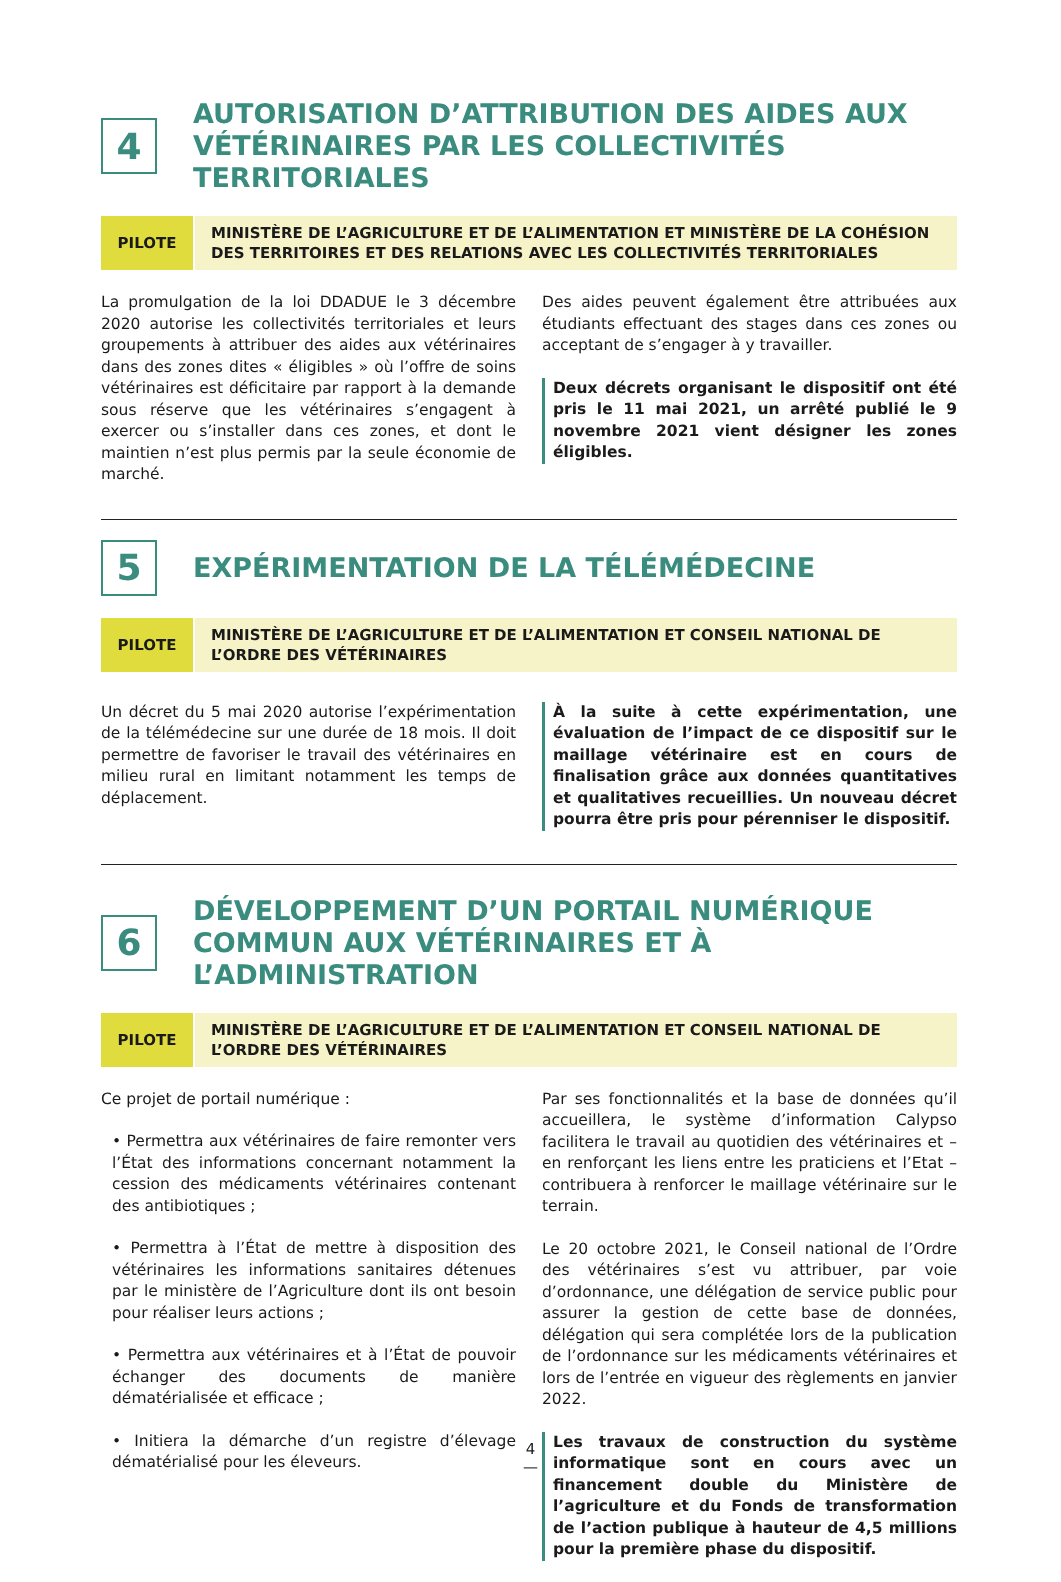4
AUTORISATION D’ATTRIBUTION DES AIDES AUX VÉTÉRINAIRES PAR LES COLLECTIVITÉS TERRITORIALES
PILOTE
MINISTÈRE DE L’AGRICULTURE ET DE L’ALIMENTATION ET MINISTÈRE DE LA COHÉSION DES TERRITOIRES ET DES RELATIONS AVEC LES COLLECTIVITÉS TERRITORIALES
La promulgation de la loi DDADUE le 3 décembre 2020 autorise les collectivités territoriales et leurs groupements à attribuer des aides aux vétérinaires dans des zones dites « éligibles » où l’offre de soins vétérinaires est déficitaire par rapport à la demande sous réserve que les vétérinaires s’engagent à exercer ou s’installer dans ces zones, et dont le maintien n’est plus permis par la seule économie de marché.
Des aides peuvent également être attribuées aux étudiants effectuant des stages dans ces zones ou acceptant de s’engager à y travailler.
Deux décrets organisant le dispositif ont été pris le 11 mai 2021, un arrêté publié le 9 novembre 2021 vient désigner les zones éligibles.
5
EXPÉRIMENTATION DE LA TÉLÉMÉDECINE
PILOTE
MINISTÈRE DE L’AGRICULTURE ET DE L’ALIMENTATION ET CONSEIL NATIONAL DE L’ORDRE DES VÉTÉRINAIRES
Un décret du 5 mai 2020 autorise l’expérimentation de la télémédecine sur une durée de 18 mois. Il doit permettre de favoriser le travail des vétérinaires en milieu rural en limitant notamment les temps de déplacement.
À la suite à cette expérimentation, une évaluation de l’impact de ce dispositif sur le maillage vétérinaire est en cours de finalisation grâce aux données quantitatives et qualitatives recueillies. Un nouveau décret pourra être pris pour pérenniser le dispositif.
6
DÉVELOPPEMENT D’UN PORTAIL NUMÉRIQUE COMMUN AUX VÉTÉRINAIRES ET À L’ADMINISTRATION
PILOTE
MINISTÈRE DE L’AGRICULTURE ET DE L’ALIMENTATION ET CONSEIL NATIONAL DE L’ORDRE DES VÉTÉRINAIRES
Ce projet de portail numérique :
• Permettra aux vétérinaires de faire remonter vers l’État des informations concernant notamment la cession des médicaments vétérinaires contenant des antibiotiques ;
• Permettra à l’État de mettre à disposition des vétérinaires les informations sanitaires détenues par le ministère de l’Agriculture dont ils ont besoin pour réaliser leurs actions ;
• Permettra aux vétérinaires et à l’État de pouvoir échanger des documents de manière dématérialisée et efficace ;
• Initiera la démarche d’un registre d’élevage dématérialisé pour les éleveurs.
Par ses fonctionnalités et la base de données qu’il accueillera, le système d’information Calypso facilitera le travail au quotidien des vétérinaires et – en renforçant les liens entre les praticiens et l’Etat – contribuera à renforcer le maillage vétérinaire sur le terrain.
Le 20 octobre 2021, le Conseil national de l’Ordre des vétérinaires s’est vu attribuer, par voie d’ordonnance, une délégation de service public pour assurer la gestion de cette base de données, délégation qui sera complétée lors de la publication de l’ordonnance sur les médicaments vétérinaires et lors de l’entrée en vigueur des règlements en janvier 2022.
Les travaux de construction du système informatique sont en cours avec un financement double du Ministère de l’agriculture et du Fonds de transformation de l’action publique à hauteur de 4,5 millions pour la première phase du dispositif.
4
—